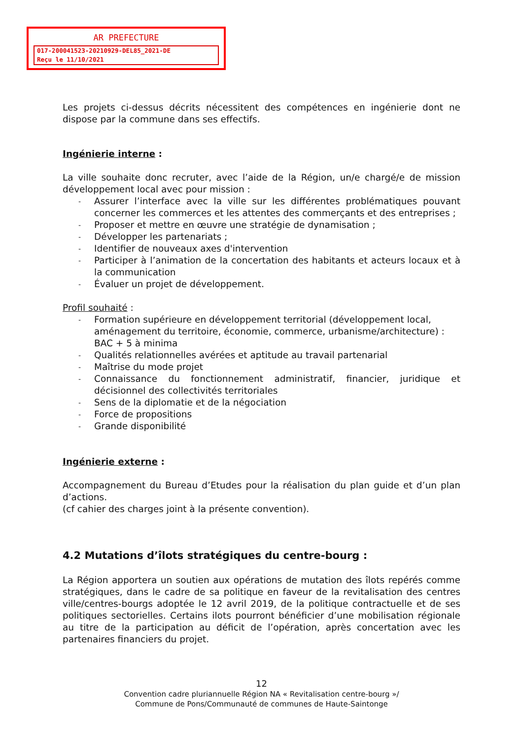AR PREFECTURE
017-200041523-20210929-DEL85_2021-DE
Reçu le 11/10/2021
Les projets ci-dessus décrits nécessitent des compétences en ingénierie dont ne dispose par la commune dans ses effectifs.
Ingénierie interne :
La ville souhaite donc recruter, avec l’aide de la Région, un/e chargé/e de mission développement local avec pour mission :
- Assurer l’interface avec la ville sur les différentes problématiques pouvant concerner les commerces et les attentes des commerçants et des entreprises ;
- Proposer et mettre en œuvre une stratégie de dynamisation ;
- Développer les partenariats ;
- Identifier de nouveaux axes d'intervention
- Participer à l’animation de la concertation des habitants et acteurs locaux et à la communication
- Évaluer un projet de développement.
Profil souhaité :
- Formation supérieure en développement territorial (développement local, aménagement du territoire, économie, commerce, urbanisme/architecture) : BAC + 5 à minima
- Qualités relationnelles avérées et aptitude au travail partenarial
- Maîtrise du mode projet
- Connaissance du fonctionnement administratif, financier, juridique et décisionnel des collectivités territoriales
- Sens de la diplomatie et de la négociation
- Force de propositions
- Grande disponibilité
Ingénierie externe :
Accompagnement du Bureau d’Etudes pour la réalisation du plan guide et d’un plan d’actions.
(cf cahier des charges joint à la présente convention).
4.2 Mutations d’îlots stratégiques du centre-bourg :
La Région apportera un soutien aux opérations de mutation des îlots repérés comme stratégiques, dans le cadre de sa politique en faveur de la revitalisation des centres ville/centres-bourgs adoptée le 12 avril 2019, de la politique contractuelle et de ses politiques sectorielles. Certains ilots pourront bénéficier d’une mobilisation régionale au titre de la participation au déficit de l’opération, après concertation avec les partenaires financiers du projet.
12
Convention cadre pluriannuelle Région NA « Revitalisation centre-bourg »/
Commune de Pons/Communauté de communes de Haute-Saintonge